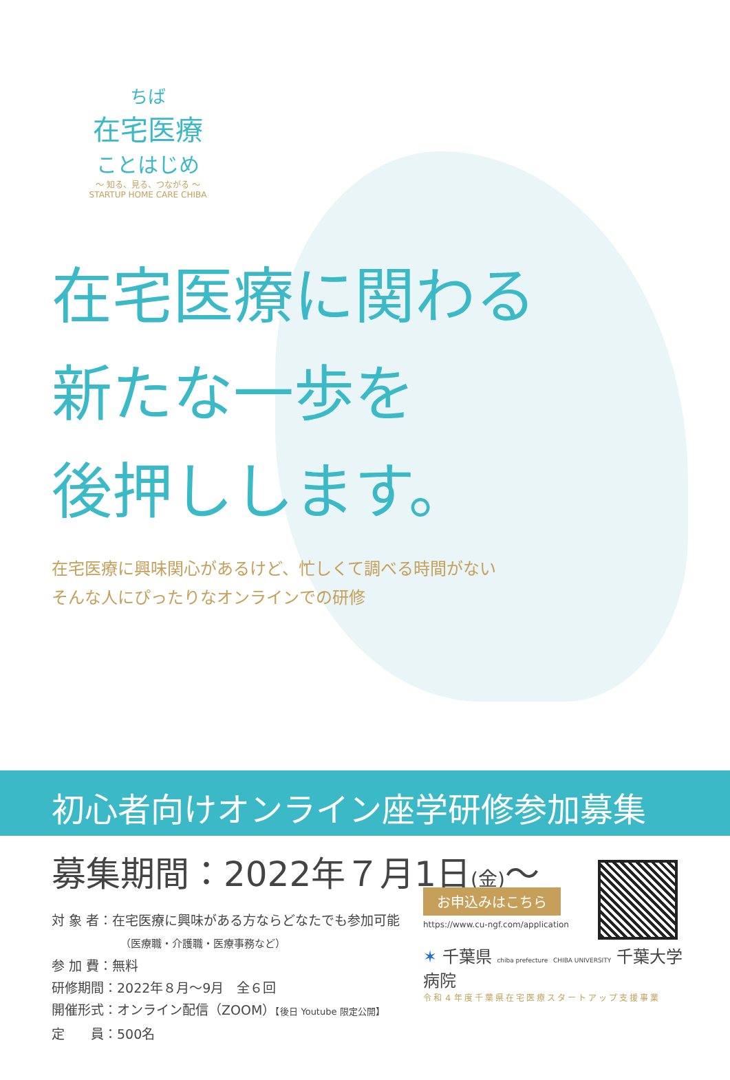ちば
在宅医療
ことはじめ
～ 知る、見る、つながる ～
STARTUP HOME CARE CHIBA
在宅医療に関わる
新たな一歩を
後押しします。
在宅医療に興味関心があるけど、忙しくて調べる時間がない
そんな人にぴったりなオンラインでの研修
初心者向けオンライン座学研修参加募集
募集期間：2022年７月1日(金)～
対 象 者：在宅医療に興味がある方ならどなたでも参加可能
（医療職・介護職・医療事務など）
参 加 費：無料
研修期間：2022年８月～9月　全６回
開催形式：オンライン配信（ZOOM）【後日 Youtube 限定公開】
定　　員：500名
お申込みはこちら
https://www.cu-ngf.com/application
✶ 千葉県 chiba prefecture CHIBA UNIVERSITY 千葉大学病院
令和４年度千葉県在宅医療スタートアップ支援事業